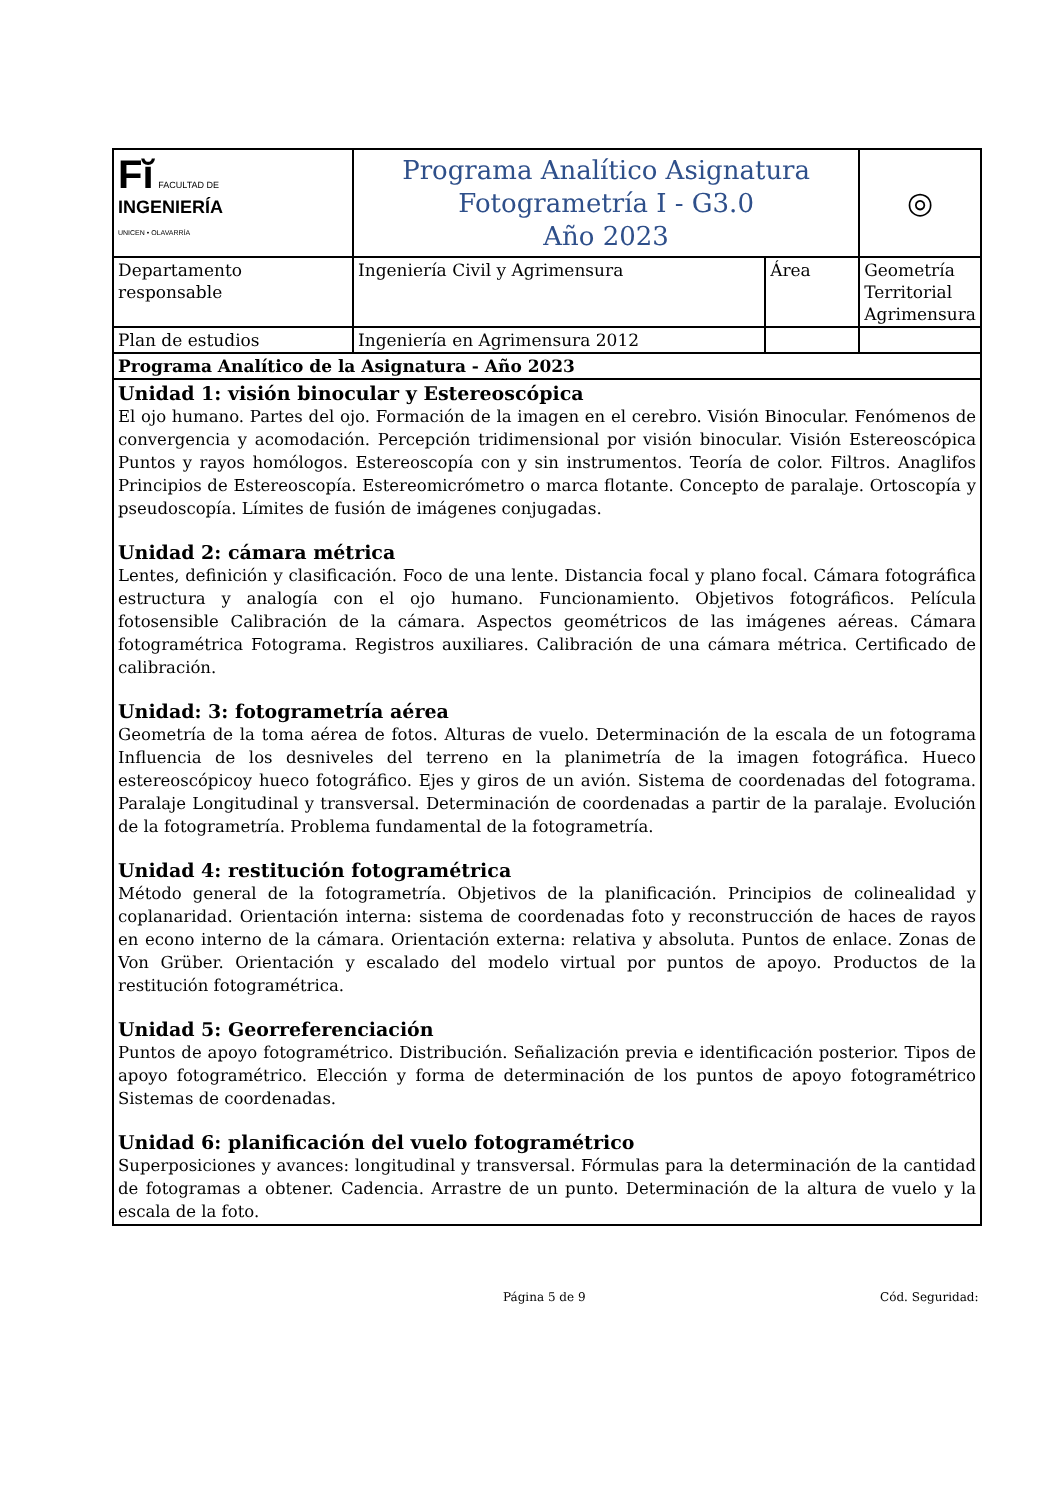| F ĭ FACULTAD DE INGENIERÍA UNICEN • OLAVARRÍA | Programa Analítico Asignatura Fotogrametría I - G3.0 Año 2023 | | ◎ |
| Departamento responsable | Ingeniería Civil y Agrimensura | Área | Geometría Territorial Agrimensura |
| Plan de estudios | Ingeniería en Agrimensura 2012 | | |
| Programa Analítico de la Asignatura - Año 2023 | | | |
| Unidad 1: visión binocular y Estereoscópica El ojo humano. Partes del ojo. Formación de la imagen en el cerebro. Visión Binocular. Fenómenos de convergencia y acomodación. Percepción tridimensional por visión binocular. Visión Estereoscópica Puntos y rayos homólogos. Estereoscopía con y sin instrumentos. Teoría de color. Filtros. Anaglifos Principios de Estereoscopía. Estereomicrómetro o marca flotante. Concepto de paralaje. Ortoscopía y pseudoscopía. Límites de fusión de imágenes conjugadas. Unidad 2: cámara métrica Lentes, definición y clasificación. Foco de una lente. Distancia focal y plano focal. Cámara fotográfica estructura y analogía con el ojo humano. Funcionamiento. Objetivos fotográficos. Película fotosensible Calibración de la cámara. Aspectos geométricos de las imágenes aéreas. Cámara fotogramétrica Fotograma. Registros auxiliares. Calibración de una cámara métrica. Certificado de calibración. Unidad: 3: fotogrametría aérea Geometría de la toma aérea de fotos. Alturas de vuelo. Determinación de la escala de un fotograma Influencia de los desniveles del terreno en la planimetría de la imagen fotográfica. Hueco estereoscópicoy hueco fotográfico. Ejes y giros de un avión. Sistema de coordenadas del fotograma. Paralaje Longitudinal y transversal. Determinación de coordenadas a partir de la paralaje. Evolución de la fotogrametría. Problema fundamental de la fotogrametría. Unidad 4: restitución fotogramétrica Método general de la fotogrametría. Objetivos de la planificación. Principios de colinealidad y coplanaridad. Orientación interna: sistema de coordenadas foto y reconstrucción de haces de rayos en econo interno de la cámara. Orientación externa: relativa y absoluta. Puntos de enlace. Zonas de Von Grüber. Orientación y escalado del modelo virtual por puntos de apoyo. Productos de la restitución fotogramétrica. Unidad 5: Georreferenciación Puntos de apoyo fotogramétrico. Distribución. Señalización previa e identificación posterior. Tipos de apoyo fotogramétrico. Elección y forma de determinación de los puntos de apoyo fotogramétrico Sistemas de coordenadas. Unidad 6: planificación del vuelo fotogramétrico Superposiciones y avances: longitudinal y transversal. Fórmulas para la determinación de la cantidad de fotogramas a obtener. Cadencia. Arrastre de un punto. Determinación de la altura de vuelo y la escala de la foto. | | | |
Página 5 de 9 Cód. Seguridad: